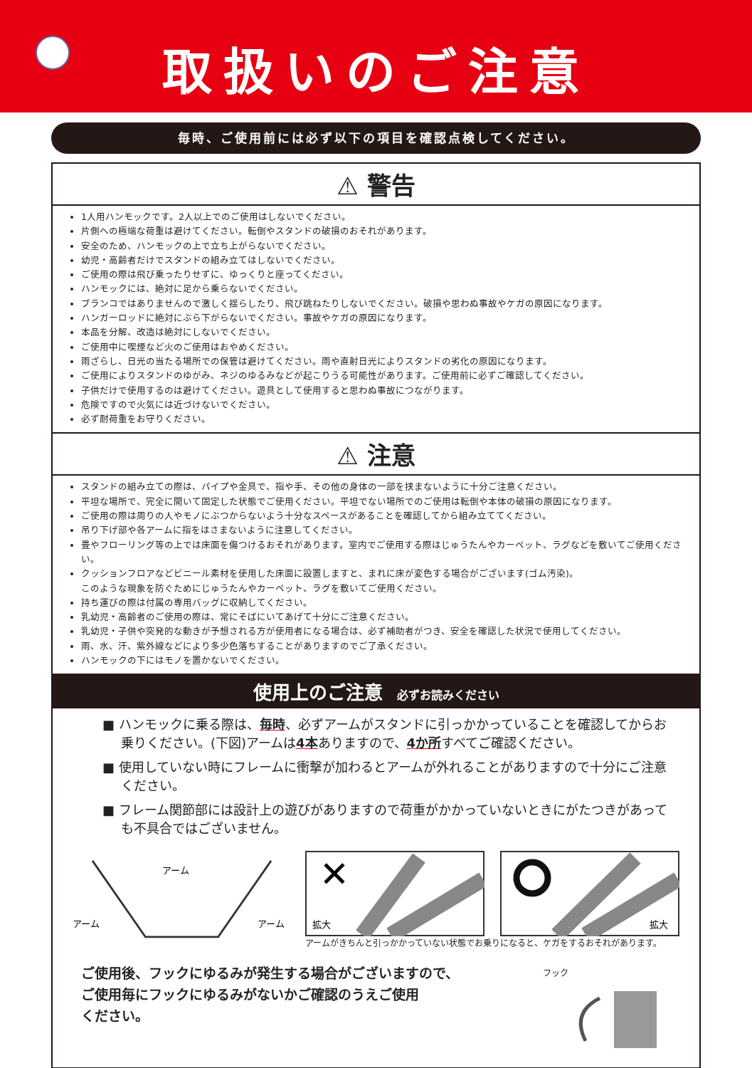取扱いのご注意
毎時、ご使用前には必ず以下の項目を確認点検してください。
⚠ 警告
1人用ハンモックです。2人以上でのご使用はしないでください。
片側への極端な荷重は避けてください。転倒やスタンドの破損のおそれがあります。
安全のため、ハンモックの上で立ち上がらないでください。
幼児・高齢者だけでスタンドの組み立てはしないでください。
ご使用の際は飛び乗ったりせずに、ゆっくりと座ってください。
ハンモックには、絶対に足から乗らないでください。
ブランコではありませんので激しく揺らしたり、飛び跳ねたりしないでください。破損や思わぬ事故やケガの原因になります。
ハンガーロッドに絶対にぶら下がらないでください。事故やケガの原因になります。
本品を分解、改造は絶対にしないでください。
ご使用中に喫煙など火のご使用はおやめください。
雨ざらし、日光の当たる場所での保管は避けてください。雨や直射日光によりスタンドの劣化の原因になります。
ご使用によりスタンドのゆがみ、ネジのゆるみなどが起こりうる可能性があります。ご使用前に必ずご確認してください。
子供だけで使用するのは避けてください。遊具として使用すると思わぬ事故につながります。
危険ですので火気には近づけないでください。
必ず耐荷重をお守りください。
⚠ 注意
スタンドの組み立ての際は、パイプや金具で、指や手、その他の身体の一部を挟まないように十分ご注意ください。
平坦な場所で、完全に開いて固定した状態でご使用ください。平坦でない場所でのご使用は転倒や本体の破損の原因になります。
ご使用の際は周りの人やモノにぶつからないよう十分なスペースがあることを確認してから組み立ててください。
吊り下げ部や各アームに指をはさまないように注意してください。
畳やフローリング等の上では床面を傷つけるおそれがあります。室内でご使用する際はじゅうたんやカーペット、ラグなどを敷いてご使用ください。
クッションフロアなどビニール素材を使用した床面に設置しますと、まれに床が変色する場合がございます(ゴム汚染)。
このような現象を防ぐためにじゅうたんやカーペット、ラグを敷いてご使用ください。
持ち運びの際は付属の専用バッグに収納してください。
乳幼児・高齢者のご使用の際は、常にそばにいてあげて十分にご注意ください。
乳幼児・子供や突発的な動きが予想される方が使用者になる場合は、必ず補助者がつき、安全を確認した状況で使用してください。
雨、水、汗、紫外線などにより多少色落ちすることがありますのでご了承ください。
ハンモックの下にはモノを置かないでください。
使用上のご注意 必ずお読みください
■ ハンモックに乗る際は、毎時、必ずアームがスタンドに引っかかっていることを確認してからお乗りください。(下図)アームは4本ありますので、4か所すべてご確認ください。
■ 使用していない時にフレームに衝撃が加わるとアームが外れることがありますので十分にご注意ください。
■ フレーム関節部には設計上の遊びがありますので荷重がかかっていないときにがたつきがあっても不具合ではございません。
アーム
アーム
アーム
✕
拡大
拡大
アームがきちんと引っかかっていない状態でお乗りになると、ケガをするおそれがあります。
ご使用後、フックにゆるみが発生する場合がございますので、
ご使用毎にフックにゆるみがないかご確認のうえご使用
ください。
フック